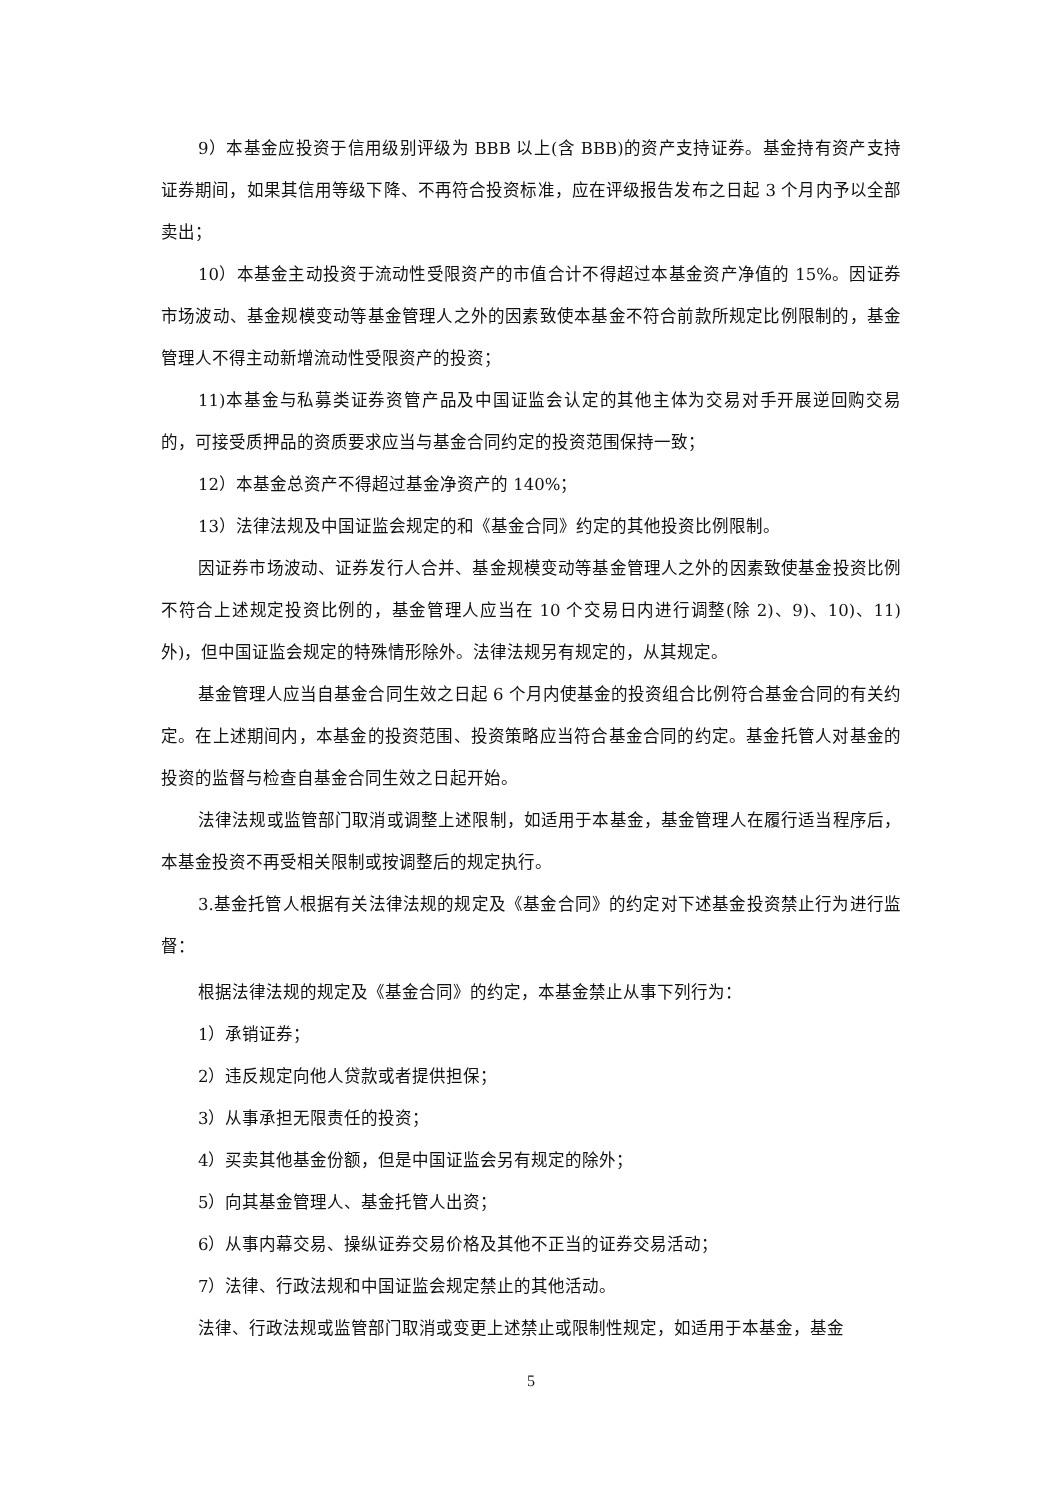9）本基金应投资于信用级别评级为 BBB 以上(含 BBB)的资产支持证券。基金持有资产支持证券期间，如果其信用等级下降、不再符合投资标准，应在评级报告发布之日起 3 个月内予以全部卖出；
10）本基金主动投资于流动性受限资产的市值合计不得超过本基金资产净值的 15%。因证券市场波动、基金规模变动等基金管理人之外的因素致使本基金不符合前款所规定比例限制的，基金管理人不得主动新增流动性受限资产的投资；
11)本基金与私募类证券资管产品及中国证监会认定的其他主体为交易对手开展逆回购交易的，可接受质押品的资质要求应当与基金合同约定的投资范围保持一致；
12）本基金总资产不得超过基金净资产的 140%；
13）法律法规及中国证监会规定的和《基金合同》约定的其他投资比例限制。
因证券市场波动、证券发行人合并、基金规模变动等基金管理人之外的因素致使基金投资比例不符合上述规定投资比例的，基金管理人应当在 10 个交易日内进行调整(除 2)、9)、10)、11) 外)，但中国证监会规定的特殊情形除外。法律法规另有规定的，从其规定。
基金管理人应当自基金合同生效之日起 6 个月内使基金的投资组合比例符合基金合同的有关约定。在上述期间内，本基金的投资范围、投资策略应当符合基金合同的约定。基金托管人对基金的投资的监督与检查自基金合同生效之日起开始。
法律法规或监管部门取消或调整上述限制，如适用于本基金，基金管理人在履行适当程序后，本基金投资不再受相关限制或按调整后的规定执行。
3.基金托管人根据有关法律法规的规定及《基金合同》的约定对下述基金投资禁止行为进行监督：
根据法律法规的规定及《基金合同》的约定，本基金禁止从事下列行为：
1）承销证券；
2）违反规定向他人贷款或者提供担保；
3）从事承担无限责任的投资；
4）买卖其他基金份额，但是中国证监会另有规定的除外；
5）向其基金管理人、基金托管人出资；
6）从事内幕交易、操纵证券交易价格及其他不正当的证券交易活动；
7）法律、行政法规和中国证监会规定禁止的其他活动。
法律、行政法规或监管部门取消或变更上述禁止或限制性规定，如适用于本基金，基金
5